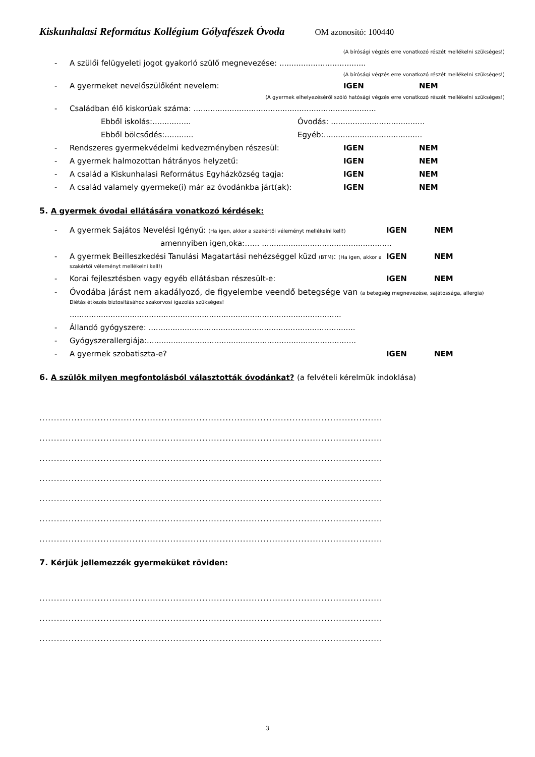Kiskunhalasi Református Kollégium Gólyafészek Óvoda OM azonosító: 100440
(A bírósági végzés erre vonatkozó részét mellékelni szükséges!)
- A szülői felügyeleti jogot gyakorló szülő megnevezése: ....................................
(A bírósági végzés erre vonatkozó részét mellékelni szükséges!)
- A gyermeket nevelőszülőként nevelem: IGEN NEM
(A gyermek elhelyezéséről szóló hatósági végzés erre vonatkozó részét mellékelni szükséges!)
- Családban élő kiskorúak száma: ............................................................................
Ebből iskolás:................ Óvodás: .......................................
Ebből bölcsődés:............ Egyéb:.........................................
- Rendszeres gyermekvédelmi kedvezményben részesül: IGEN NEM
- A gyermek halmozottan hátrányos helyzetű: IGEN NEM
- A család a Kiskunhalasi Református Egyházközség tagja: IGEN NEM
- A család valamely gyermeke(i) már az óvodánkba járt(ak): IGEN NEM
5. A gyermek óvodai ellátására vonatkozó kérdések:
- A gyermek Sajátos Nevelési Igényű: (Ha igen, akkor a szakértői véleményt mellékelni kell!) IGEN NEM
amennyiben igen,oka:…... ......................................................
- A gyermek Beilleszkedési Tanulási Magatartási nehézséggel küzd (BTM): (Ha igen, akkor a szakértői véleményt mellékelni kell!) IGEN NEM
- Korai fejlesztésben vagy egyéb ellátásban részesült-e: IGEN NEM
- Óvodába járást nem akadályozó, de figyelembe veendő betegsége van (a betegség megnevezése, sajátossága, allergia)
Diétás étkezés biztosításához szakorvosi igazolás szükséges!
.................................................................................................................
- Állandó gyógyszere: ......................................................................................
- Gyógyszerallergiája:.......................................................................................
- A gyermek szobatiszta-e? IGEN NEM
6. A szülők milyen megfontolásból választották óvodánkat? (a felvételi kérelmük indoklása)
......................................................................................................................
......................................................................................................................
......................................................................................................................
......................................................................................................................
......................................................................................................................
......................................................................................................................
......................................................................................................................
7. Kérjük jellemezzék gyermeküket röviden:
......................................................................................................................
......................................................................................................................
......................................................................................................................
3